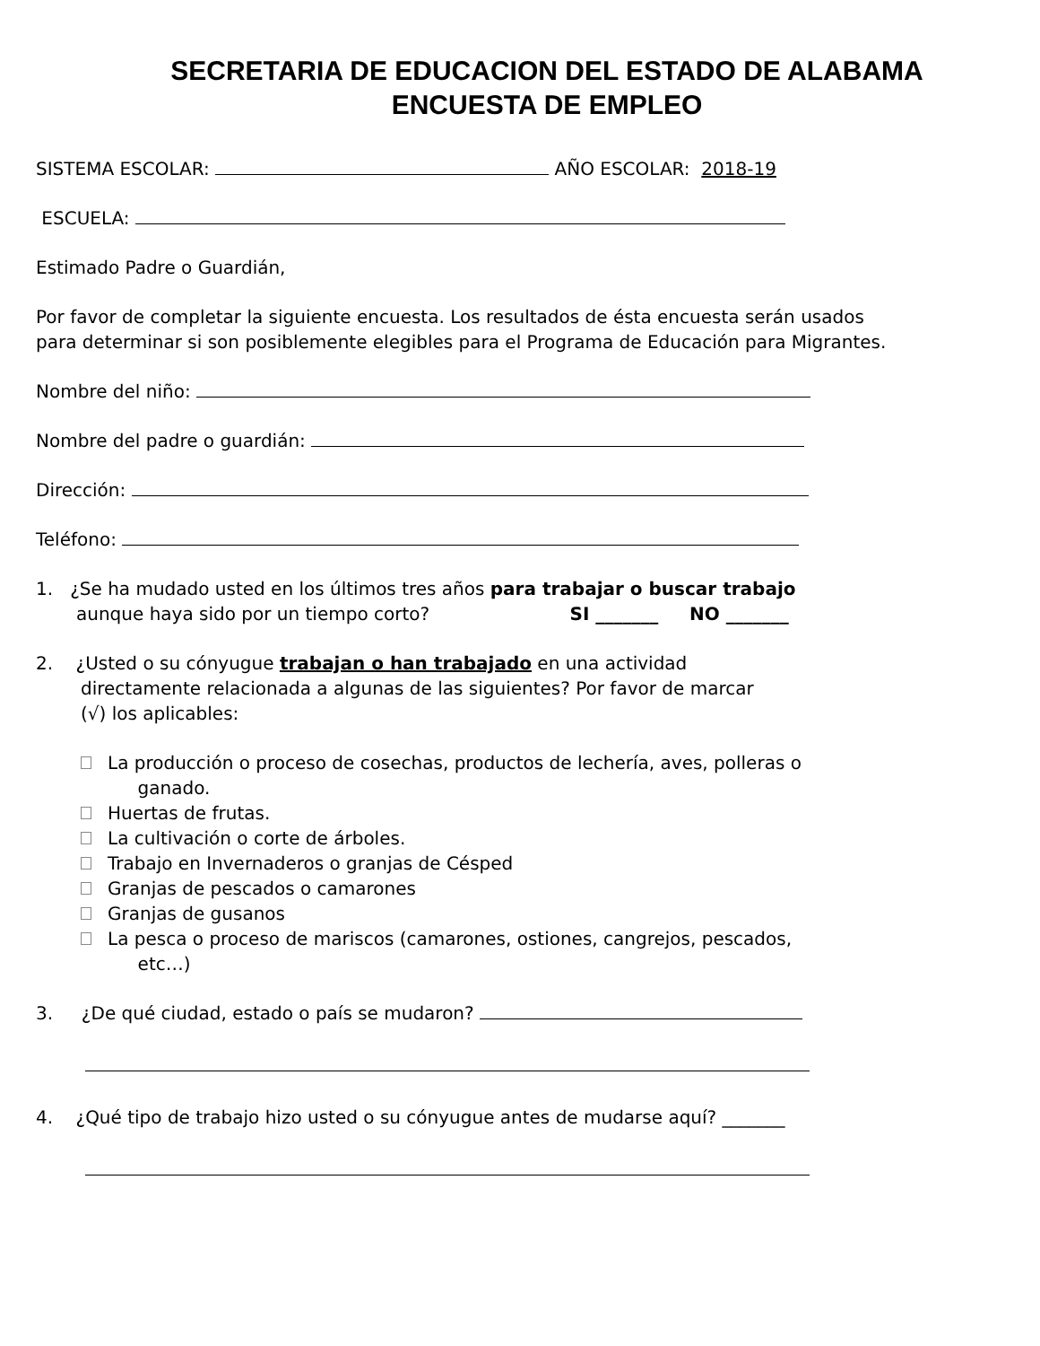SECRETARIA DE EDUCACION DEL ESTADO DE ALABAMA
ENCUESTA DE EMPLEO
SISTEMA ESCOLAR: AÑO ESCOLAR: 2018-19
ESCUELA:
Estimado Padre o Guardián,
Por favor de completar la siguiente encuesta. Los resultados de ésta encuesta serán usados
para determinar si son posiblemente elegibles para el Programa de Educación para Migrantes.
Nombre del niño:
Nombre del padre o guardián:
Dirección:
Teléfono:
1. ¿Se ha mudado usted en los últimos tres años para trabajar o buscar trabajo
aunque haya sido por un tiempo corto? SI _______ NO _______
2. ¿Usted o su cónyugue trabajan o han trabajado en una actividad
directamente relacionada a algunas de las siguientes? Por favor de marcar
(√) los aplicables:
La producción o proceso de cosechas, productos de lechería, aves, polleras o
ganado.
Huertas de frutas.
La cultivación o corte de árboles.
Trabajo en Invernaderos o granjas de Césped
Granjas de pescados o camarones
Granjas de gusanos
La pesca o proceso de mariscos (camarones, ostiones, cangrejos, pescados,
etc…)
3. ¿De qué ciudad, estado o país se mudaron?
4. ¿Qué tipo de trabajo hizo usted o su cónyugue antes de mudarse aquí? _______